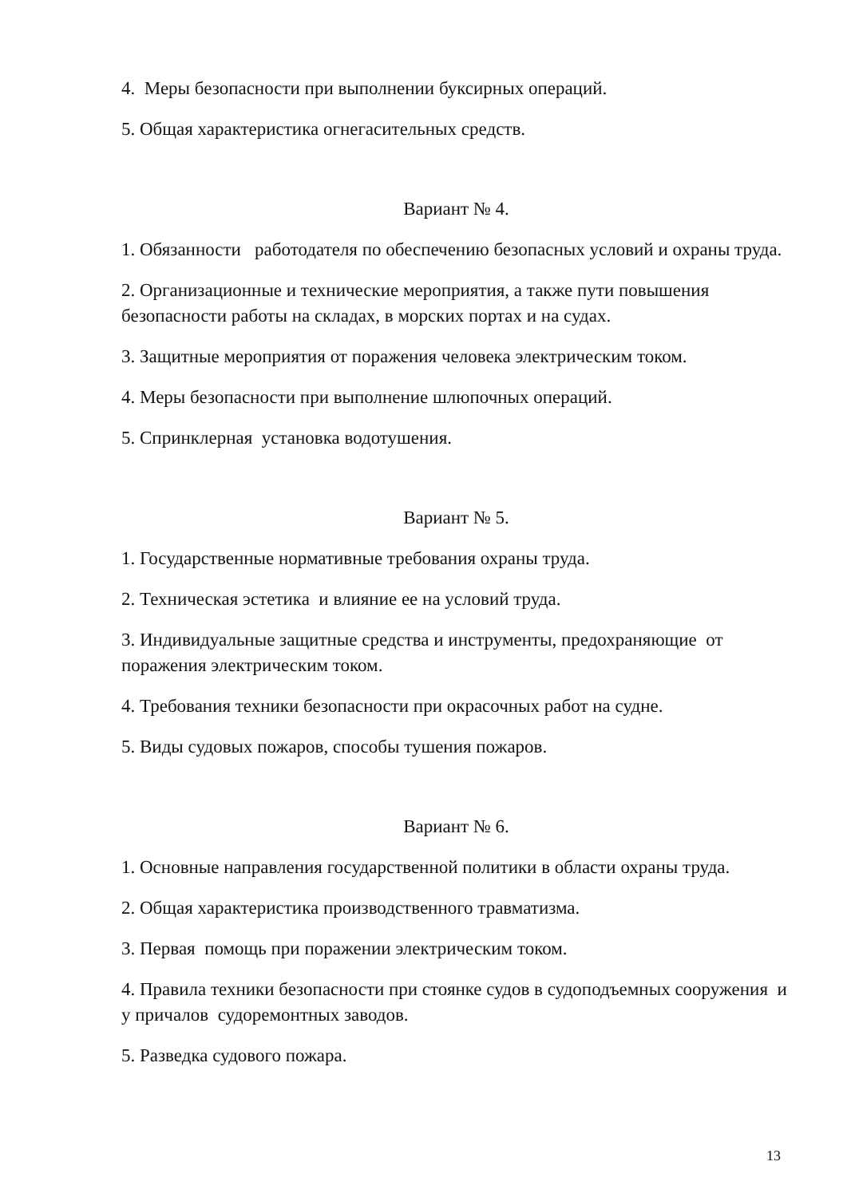4. Меры безопасности при выполнении буксирных операций.
5. Общая характеристика огнегасительных средств.
Вариант № 4.
1. Обязанности работодателя по обеспечению безопасных условий и охраны труда.
2. Организационные и технические мероприятия, а также пути повышения безопасности работы на складах, в морских портах и на судах.
3. Защитные мероприятия от поражения человека электрическим током.
4. Меры безопасности при выполнение шлюпочных операций.
5. Спринклерная установка водотушения.
Вариант № 5.
1. Государственные нормативные требования охраны труда.
2. Техническая эстетика и влияние ее на условий труда.
3. Индивидуальные защитные средства и инструменты, предохраняющие от поражения электрическим током.
4. Требования техники безопасности при окрасочных работ на судне.
5. Виды судовых пожаров, способы тушения пожаров.
Вариант № 6.
1. Основные направления государственной политики в области охраны труда.
2. Общая характеристика производственного травматизма.
3. Первая помощь при поражении электрическим током.
4. Правила техники безопасности при стоянке судов в судоподъемных сооружения и у причалов судоремонтных заводов.
5. Разведка судового пожара.
13